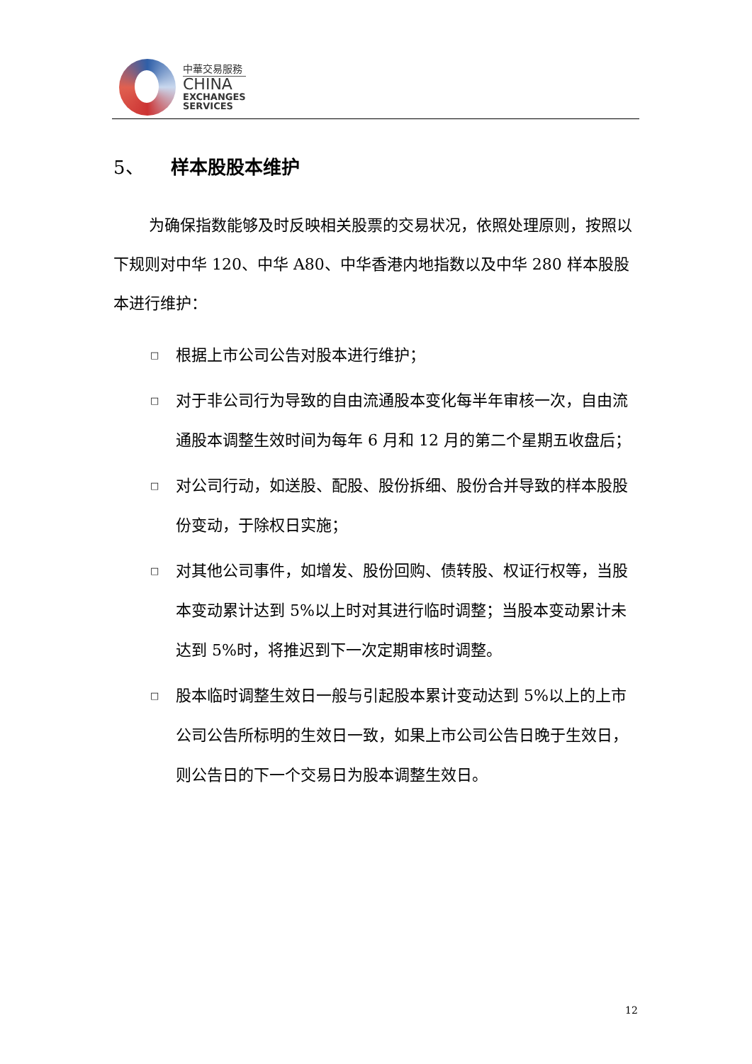中華交易服務
CHINA
EXCHANGES
SERVICES
5、 样本股股本维护
为确保指数能够及时反映相关股票的交易状况，依照处理原则，按照以下规则对中华 120、中华 A80、中华香港内地指数以及中华 280 样本股股本进行维护：
□ 根据上市公司公告对股本进行维护；
□ 对于非公司行为导致的自由流通股本变化每半年审核一次，自由流通股本调整生效时间为每年 6 月和 12 月的第二个星期五收盘后；
□ 对公司行动，如送股、配股、股份拆细、股份合并导致的样本股股份变动，于除权日实施；
□ 对其他公司事件，如增发、股份回购、债转股、权证行权等，当股本变动累计达到 5%以上时对其进行临时调整；当股本变动累计未达到 5%时，将推迟到下一次定期审核时调整。
□ 股本临时调整生效日一般与引起股本累计变动达到 5%以上的上市公司公告所标明的生效日一致，如果上市公司公告日晚于生效日，则公告日的下一个交易日为股本调整生效日。
12